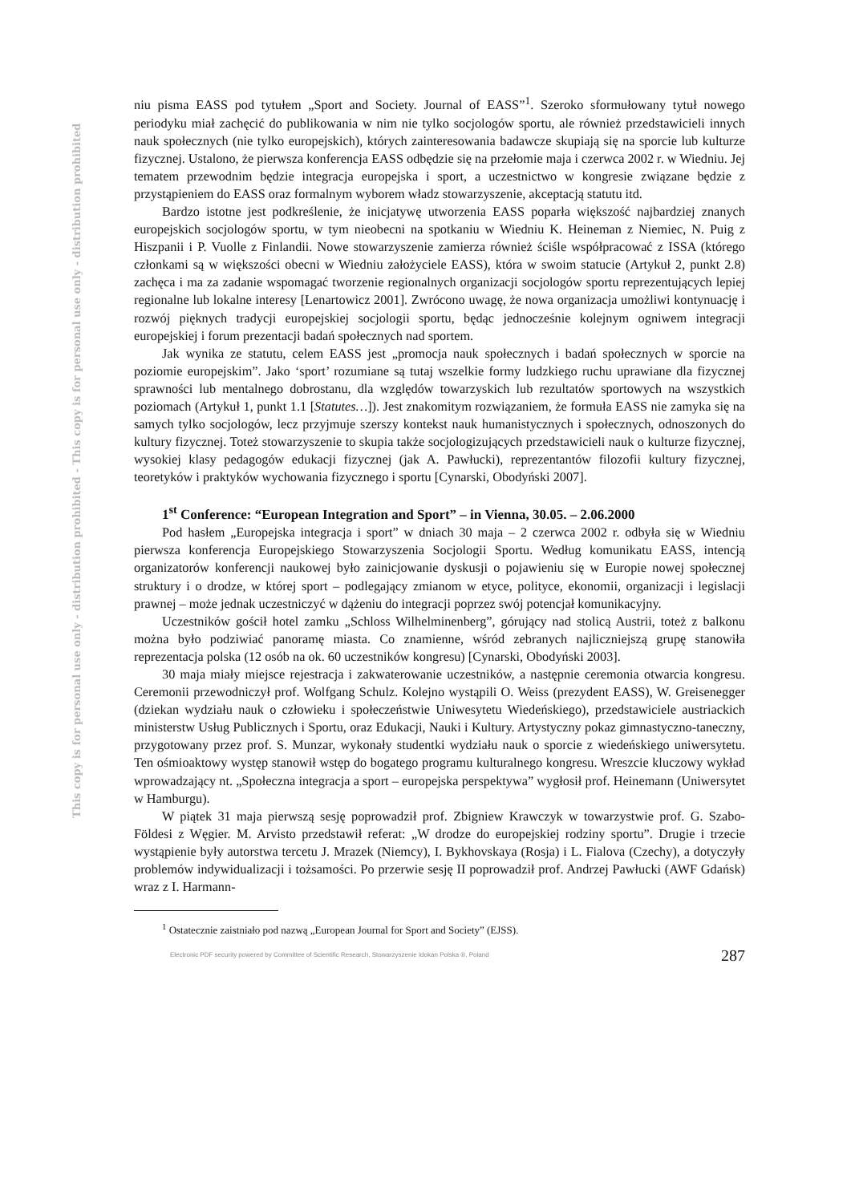This copy is for personal use only - distribution prohibited - This copy is for personal use only - distribution prohibited
niu pisma EASS pod tytułem „Sport and Society. Journal of EASS”<sup>1</sup>. Szeroko sformułowany tytuł nowego periodyku miał zachęcić do publikowania w nim nie tylko socjologów sportu, ale również przedstawicieli innych nauk społecznych (nie tylko europejskich), których zainteresowania badawcze skupiają się na sporcie lub kulturze fizycznej. Ustalono, że pierwsza konferencja EASS odbędzie się na przełomie maja i czerwca 2002 r. w Wiedniu. Jej tematem przewodnim będzie integracja europejska i sport, a uczestnictwo w kongresie związane będzie z przystąpieniem do EASS oraz formalnym wyborem władz stowarzyszenie, akceptacją statutu itd.
Bardzo istotne jest podkreślenie, że inicjatywę utworzenia EASS poparła większość najbardziej znanych europejskich socjologów sportu, w tym nieobecni na spotkaniu w Wiedniu K. Heineman z Niemiec, N. Puig z Hiszpanii i P. Vuolle z Finlandii. Nowe stowarzyszenie zamierza również ściśle współpracować z ISSA (którego członkami są w większości obecni w Wiedniu założyciele EASS), która w swoim statucie (Artykuł 2, punkt 2.8) zachęca i ma za zadanie wspomagać tworzenie regionalnych organizacji socjologów sportu reprezentujących lepiej regionalne lub lokalne interesy [Lenartowicz 2001]. Zwrócono uwagę, że nowa organizacja umożliwi kontynuację i rozwój pięknych tradycji europejskiej socjologii sportu, będąc jednocześnie kolejnym ogniwem integracji europejskiej i forum prezentacji badań społecznych nad sportem.
Jak wynika ze statutu, celem EASS jest „promocja nauk społecznych i badań społecznych w sporcie na poziomie europejskim”. Jako ‘sport’ rozumiane są tutaj wszelkie formy ludzkiego ruchu uprawiane dla fizycznej sprawności lub mentalnego dobrostanu, dla względów towarzyskich lub rezultatów sportowych na wszystkich poziomach (Artykuł 1, punkt 1.1 [Statutes…]). Jest znakomitym rozwiązaniem, że formuła EASS nie zamyka się na samych tylko socjologów, lecz przyjmuje szerszy kontekst nauk humanistycznych i społecznych, odnoszonych do kultury fizycznej. Toteż stowarzyszenie to skupia także socjologizujących przedstawicieli nauk o kulturze fizycznej, wysokiej klasy pedagogów edukacji fizycznej (jak A. Pawłucki), reprezentantów filozofii kultury fizycznej, teoretyków i praktyków wychowania fizycznego i sportu [Cynarski, Obodyński 2007].
1<sup>st</sup> Conference: “European Integration and Sport” – in Vienna, 30.05. – 2.06.2000
Pod hasłem „Europejska integracja i sport” w dniach 30 maja – 2 czerwca 2002 r. odbyła się w Wiedniu pierwsza konferencja Europejskiego Stowarzyszenia Socjologii Sportu. Według komunikatu EASS, intencją organizatorów konferencji naukowej było zainicjowanie dyskusji o pojawieniu się w Europie nowej społecznej struktury i o drodze, w której sport – podlegający zmianom w etyce, polityce, ekonomii, organizacji i legislacji prawnej – może jednak uczestniczyć w dążeniu do integracji poprzez swój potencjał komunikacyjny.
Uczestników gościł hotel zamku „Schloss Wilhelminenberg”, górujący nad stolicą Austrii, toteż z balkonu można było podziwiać panoramę miasta. Co znamienne, wśród zebranych najliczniejszą grupę stanowiła reprezentacja polska (12 osób na ok. 60 uczestników kongresu) [Cynarski, Obodyński 2003].
30 maja miały miejsce rejestracja i zakwaterowanie uczestników, a następnie ceremonia otwarcia kongresu. Ceremonii przewodniczył prof. Wolfgang Schulz. Kolejno wystąpili O. Weiss (prezydent EASS), W. Greisenegger (dziekan wydziału nauk o człowieku i społeczeństwie Uniwesytetu Wiedeńskiego), przedstawiciele austriackich ministerstw Usług Publicznych i Sportu, oraz Edukacji, Nauki i Kultury. Artystyczny pokaz gimnastyczno-taneczny, przygotowany przez prof. S. Munzar, wykonały studentki wydziału nauk o sporcie z wiedeńskiego uniwersytetu. Ten ośmioaktowy występ stanowił wstęp do bogatego programu kulturalnego kongresu. Wreszcie kluczowy wykład wprowadzający nt. „Społeczna integracja a sport – europejska perspektywa” wygłosił prof. Heinemann (Uniwersytet w Hamburgu).
W piątek 31 maja pierwszą sesję poprowadził prof. Zbigniew Krawczyk w towarzystwie prof. G. Szabo-Földesi z Węgier. M. Arvisto przedstawił referat: „W drodze do europejskiej rodziny sportu”. Drugie i trzecie wystąpienie były autorstwa tercetu J. Mrazek (Niemcy), I. Bykhovskaya (Rosja) i L. Fialova (Czechy), a dotyczyły problemów indywidualizacji i tożsamości. Po przerwie sesję II poprowadził prof. Andrzej Pawłucki (AWF Gdańsk) wraz z I. Harmann-
<sup>1</sup> Ostatecznie zaistniało pod nazwą „European Journal for Sport and Society” (EJSS).
Electronic PDF security powered by Committee of Scientific Research, Stowarzyszenie Idokan Polska ®, Poland 287